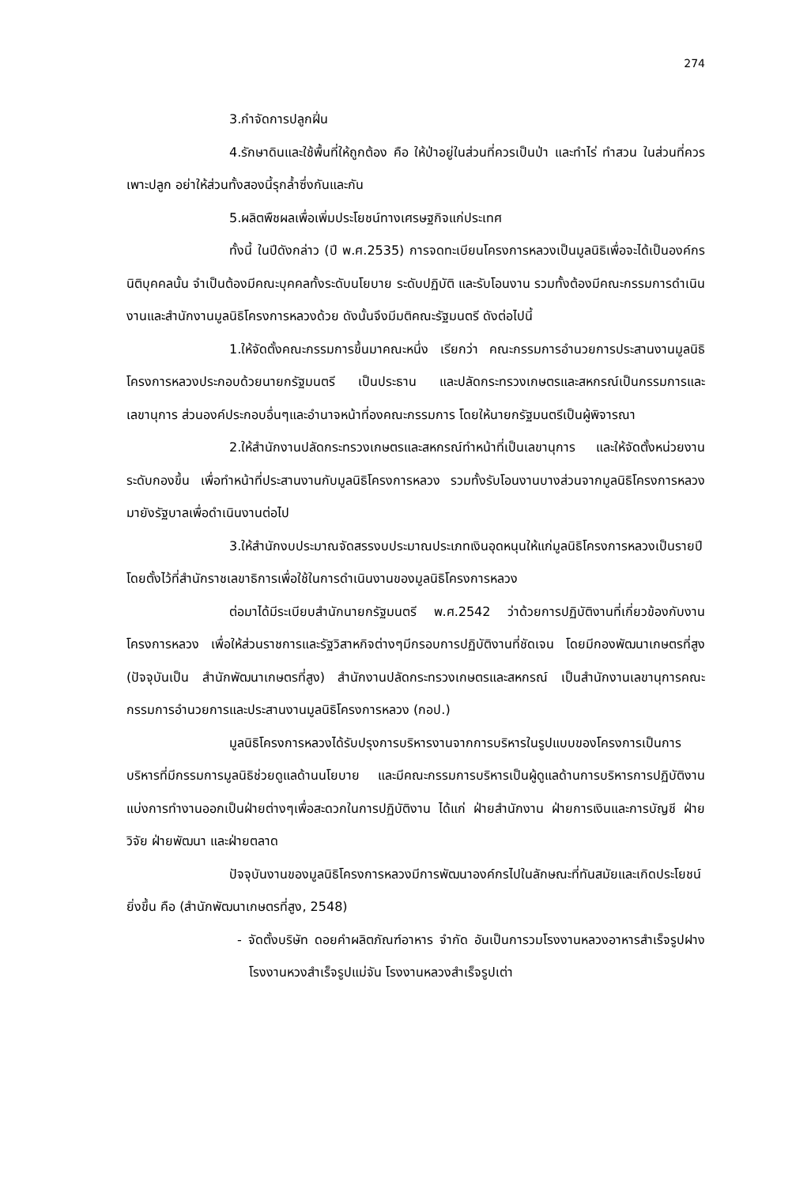274
3.กำจัดการปลูกฝิ่น
4.รักษาดินและใช้พื้นที่ให้ถูกต้อง คือ ให้ป่าอยู่ในส่วนที่ควรเป็นป่า และทำไร่ ทำสวน ในส่วนที่ควรเพาะปลูก อย่าให้ส่วนทั้งสองนี้รุกล้ำซึ่งกันและกัน
5.ผลิตพืชผลเพื่อเพิ่มประโยชน์ทางเศรษฐกิจแก่ประเทศ
ทั้งนี้ ในปีดังกล่าว (ปี พ.ศ.2535) การจดทะเบียนโครงการหลวงเป็นมูลนิธิเพื่อจะได้เป็นองค์กรนิติบุคคลนั้น จำเป็นต้องมีคณะบุคคลทั้งระดับนโยบาย ระดับปฏิบัติ และรับโอนงาน รวมทั้งต้องมีคณะกรรมการดำเนินงานและสำนักงานมูลนิธิโครงการหลวงด้วย ดังนั้นจึงมีมติคณะรัฐมนตรี ดังต่อไปนี้
1.ให้จัดตั้งคณะกรรมการขึ้นมาคณะหนึ่ง เรียกว่า คณะกรรมการอำนวยการประสานงานมูลนิธิโครงการหลวงประกอบด้วยนายกรัฐมนตรี เป็นประธาน และปลัดกระทรวงเกษตรและสหกรณ์เป็นกรรมการและเลขานุการ ส่วนองค์ประกอบอื่นๆและอำนาจหน้าที่องคณะกรรมการ โดยให้นายกรัฐมนตรีเป็นผู้พิจารณา
2.ให้สำนักงานปลัดกระทรวงเกษตรและสหกรณ์ทำหน้าที่เป็นเลขานุการ และให้จัดตั้งหน่วยงานระดับกองขึ้น เพื่อทำหน้าที่ประสานงานกับมูลนิธิโครงการหลวง รวมทั้งรับโอนงานบางส่วนจากมูลนิธิโครงการหลวงมายังรัฐบาลเพื่อดำเนินงานต่อไป
3.ให้สำนักงบประมาณจัดสรรงบประมาณประเภทเงินอุดหนุนให้แก่มูลนิธิโครงการหลวงเป็นรายปี โดยตั้งไว้ที่สำนักราชเลขาธิการเพื่อใช้ในการดำเนินงานของมูลนิธิโครงการหลวง
ต่อมาได้มีระเบียบสำนักนายกรัฐมนตรี พ.ศ.2542 ว่าด้วยการปฏิบัติงานที่เกี่ยวข้องกับงานโครงการหลวง เพื่อให้ส่วนราชการและรัฐวิสาหกิจต่างๆมีกรอบการปฏิบัติงานที่ชัดเจน โดยมีกองพัฒนาเกษตรที่สูง (ปัจจุบันเป็น สำนักพัฒนาเกษตรที่สูง) สำนักงานปลัดกระทรวงเกษตรและสหกรณ์ เป็นสำนักงานเลขานุการคณะกรรมการอำนวยการและประสานงานมูลนิธิโครงการหลวง (กอป.)
มูลนิธิโครงการหลวงได้รับปรุงการบริหารงานจากการบริหารในรูปแบบของโครงการเป็นการบริหารที่มีกรรมการมูลนิธิช่วยดูแลด้านนโยบาย และมีคณะกรรมการบริหารเป็นผู้ดูแลด้านการบริหารการปฏิบัติงาน แบ่งการทำงานออกเป็นฝ่ายต่างๆเพื่อสะดวกในการปฏิบัติงาน ได้แก่ ฝ่ายสำนักงาน ฝ่ายการเงินและการบัญชี ฝ่ายวิจัย ฝ่ายพัฒนา และฝ่ายตลาด
ปัจจุบันงานของมูลนิธิโครงการหลวงมีการพัฒนาองค์กรไปในลักษณะที่ทันสมัยและเกิดประโยชน์ยิ่งขึ้น คือ (สำนักพัฒนาเกษตรที่สูง, 2548)
- จัดตั้งบริษัท ดอยคำผลิตภัณฑ์อาหาร จำกัด อันเป็นการวมโรงงานหลวงอาหารสำเร็จรูปฝาง โรงงานหวงสำเร็จรูปแม่จัน โรงงานหลวงสำเร็จรูปเต่า